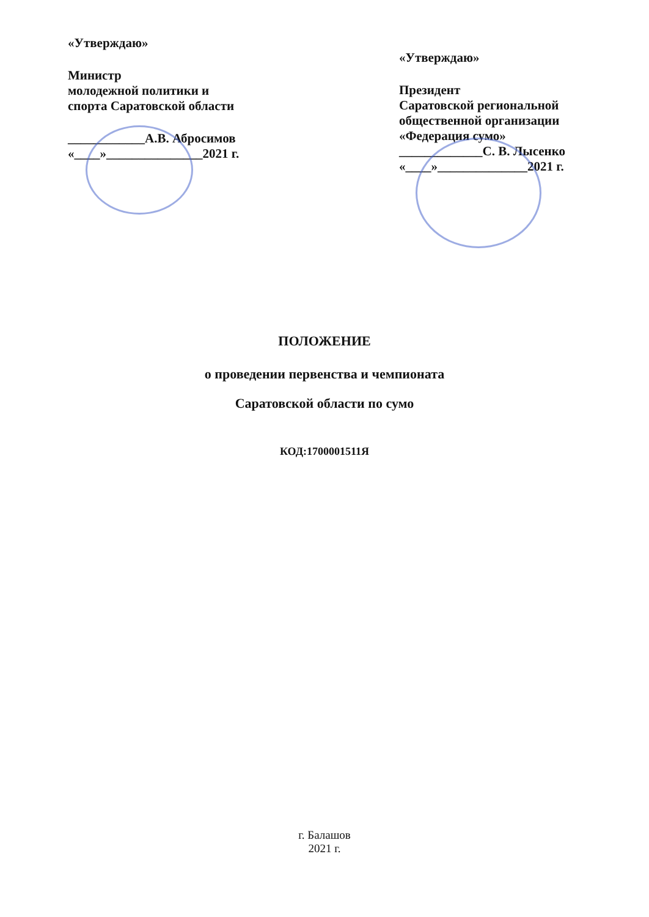«Утверждаю»
Министр
молодежной политики и
спорта Саратовской области
____________А.В. Абросимов
«____»_______________2021 г.
«Утверждаю»
Президент
Саратовской региональной
общественной организации
«Федерация сумо»
_____________С. В. Лысенко
«____»______________2021 г.
ПОЛОЖЕНИЕ
о проведении первенства и чемпионата
Саратовской области по сумо
КОД:1700001511Я
г. Балашов
2021 г.